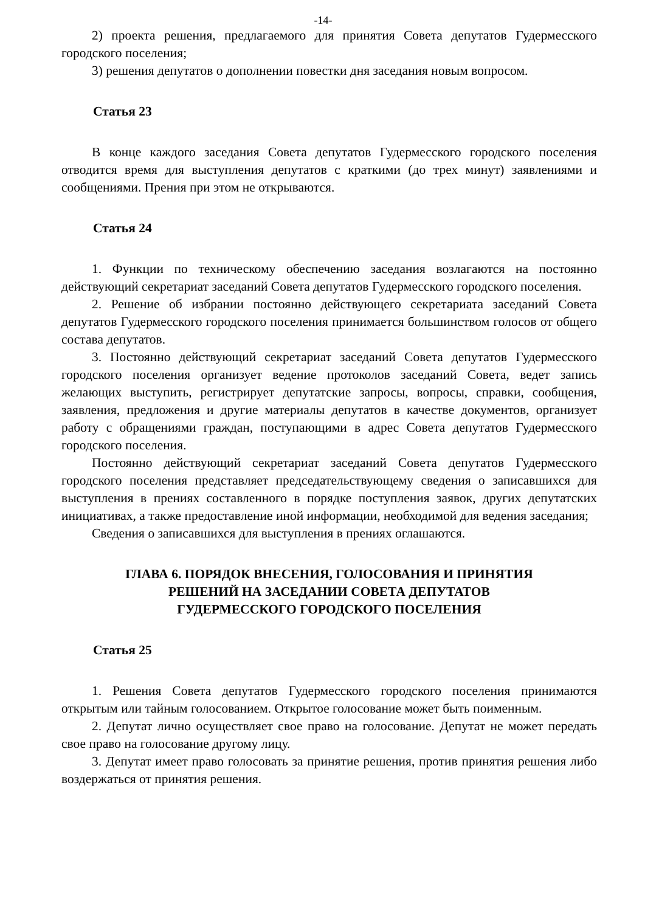-14-
2) проекта решения, предлагаемого для принятия Совета депутатов Гудермесского городского поселения;
3) решения депутатов о дополнении повестки дня заседания новым вопросом.
Статья 23
В конце каждого заседания Совета депутатов Гудермесского городского поселения отводится время для выступления депутатов с краткими (до трех минут) заявлениями и сообщениями. Прения при этом не открываются.
Статья 24
1. Функции по техническому обеспечению заседания возлагаются на постоянно действующий секретариат заседаний Совета депутатов Гудермесского городского поселения.
2. Решение об избрании постоянно действующего секретариата заседаний Совета депутатов Гудермесского городского поселения принимается большинством голосов от общего состава депутатов.
3. Постоянно действующий секретариат заседаний Совета депутатов Гудермесского городского поселения организует ведение протоколов заседаний Совета, ведет запись желающих выступить, регистрирует депутатские запросы, вопросы, справки, сообщения, заявления, предложения и другие материалы депутатов в качестве документов, организует работу с обращениями граждан, поступающими в адрес Совета депутатов Гудермесского городского поселения.
Постоянно действующий секретариат заседаний Совета депутатов Гудермесского городского поселения представляет председательствующему сведения о записавшихся для выступления в прениях составленного в порядке поступления заявок, других депутатских инициативах, а также предоставление иной информации, необходимой для ведения заседания;
Сведения о записавшихся для выступления в прениях оглашаются.
ГЛАВА 6. ПОРЯДОК ВНЕСЕНИЯ, ГОЛОСОВАНИЯ И ПРИНЯТИЯ
РЕШЕНИЙ НА ЗАСЕДАНИИ СОВЕТА ДЕПУТАТОВ
ГУДЕРМЕССКОГО ГОРОДСКОГО ПОСЕЛЕНИЯ
Статья 25
1. Решения Совета депутатов Гудермесского городского поселения принимаются открытым или тайным голосованием. Открытое голосование может быть поименным.
2. Депутат лично осуществляет свое право на голосование. Депутат не может передать свое право на голосование другому лицу.
3. Депутат имеет право голосовать за принятие решения, против принятия решения либо воздержаться от принятия решения.